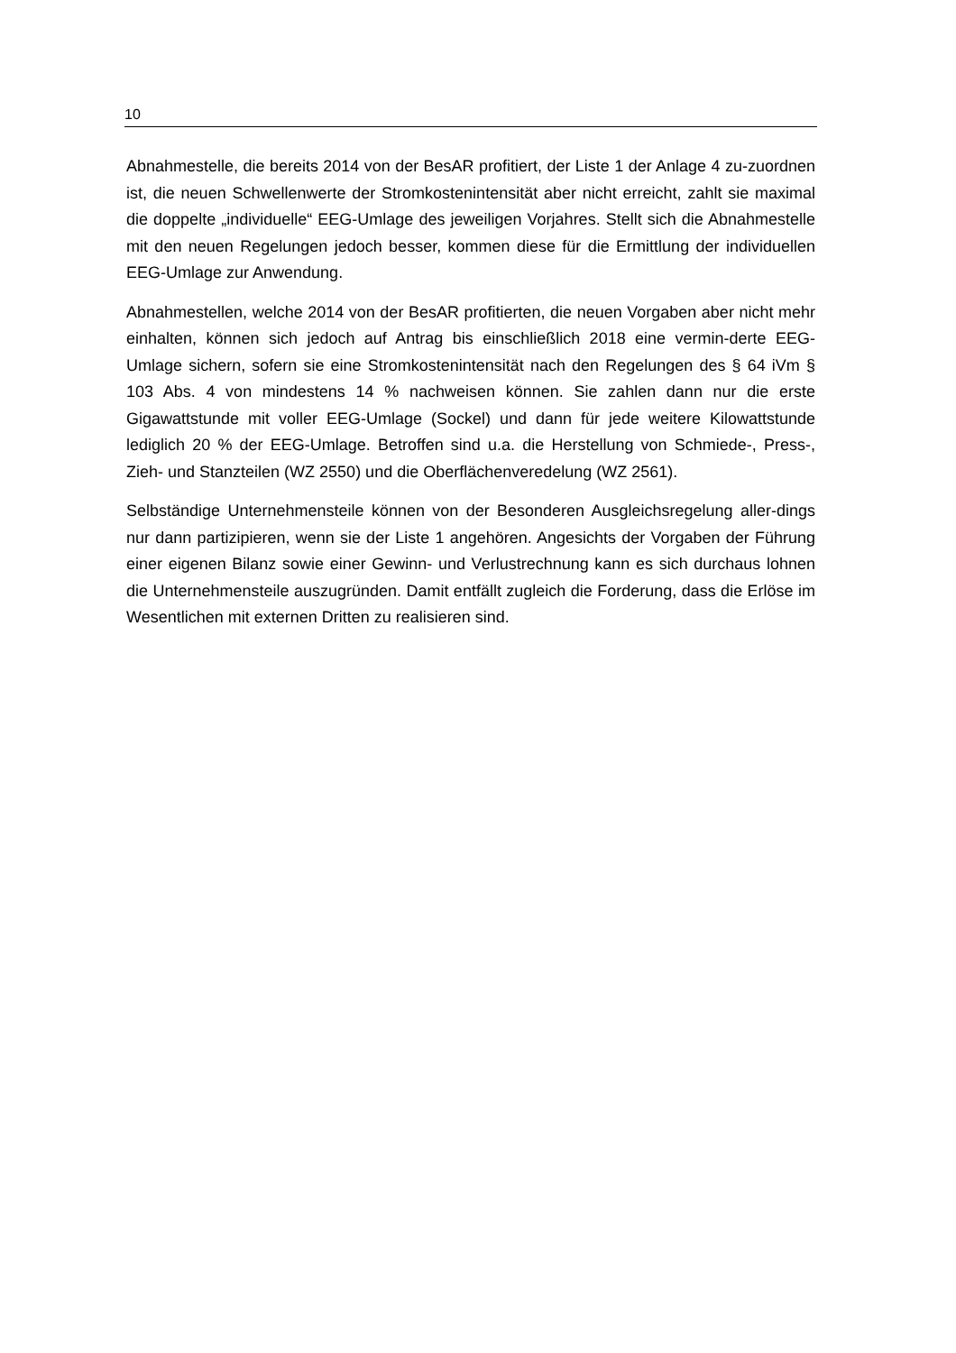10
Abnahmestelle, die bereits 2014 von der BesAR profitiert, der Liste 1 der Anlage 4 zu-zuordnen ist, die neuen Schwellenwerte der Stromkostenintensität aber nicht erreicht, zahlt sie maximal die doppelte „individuelle“ EEG-Umlage des jeweiligen Vorjahres. Stellt sich die Abnahmestelle mit den neuen Regelungen jedoch besser, kommen diese für die Ermittlung der individuellen EEG-Umlage zur Anwendung.
Abnahmestellen, welche 2014 von der BesAR profitierten, die neuen Vorgaben aber nicht mehr einhalten, können sich jedoch auf Antrag bis einschließlich 2018 eine vermin-derte EEG-Umlage sichern, sofern sie eine Stromkostenintensität nach den Regelungen des § 64 iVm § 103 Abs. 4 von mindestens 14 % nachweisen können. Sie zahlen dann nur die erste Gigawattstunde mit voller EEG-Umlage (Sockel) und dann für jede weitere Kilowattstunde lediglich 20 % der EEG-Umlage. Betroffen sind u.a. die Herstellung von Schmiede-, Press-, Zieh- und Stanzteilen (WZ 2550) und die Oberflächenveredelung (WZ 2561).
Selbständige Unternehmensteile können von der Besonderen Ausgleichsregelung aller-dings nur dann partizipieren, wenn sie der Liste 1 angehören. Angesichts der Vorgaben der Führung einer eigenen Bilanz sowie einer Gewinn- und Verlustrechnung kann es sich durchaus lohnen die Unternehmensteile auszugründen. Damit entfällt zugleich die Forderung, dass die Erlöse im Wesentlichen mit externen Dritten zu realisieren sind.